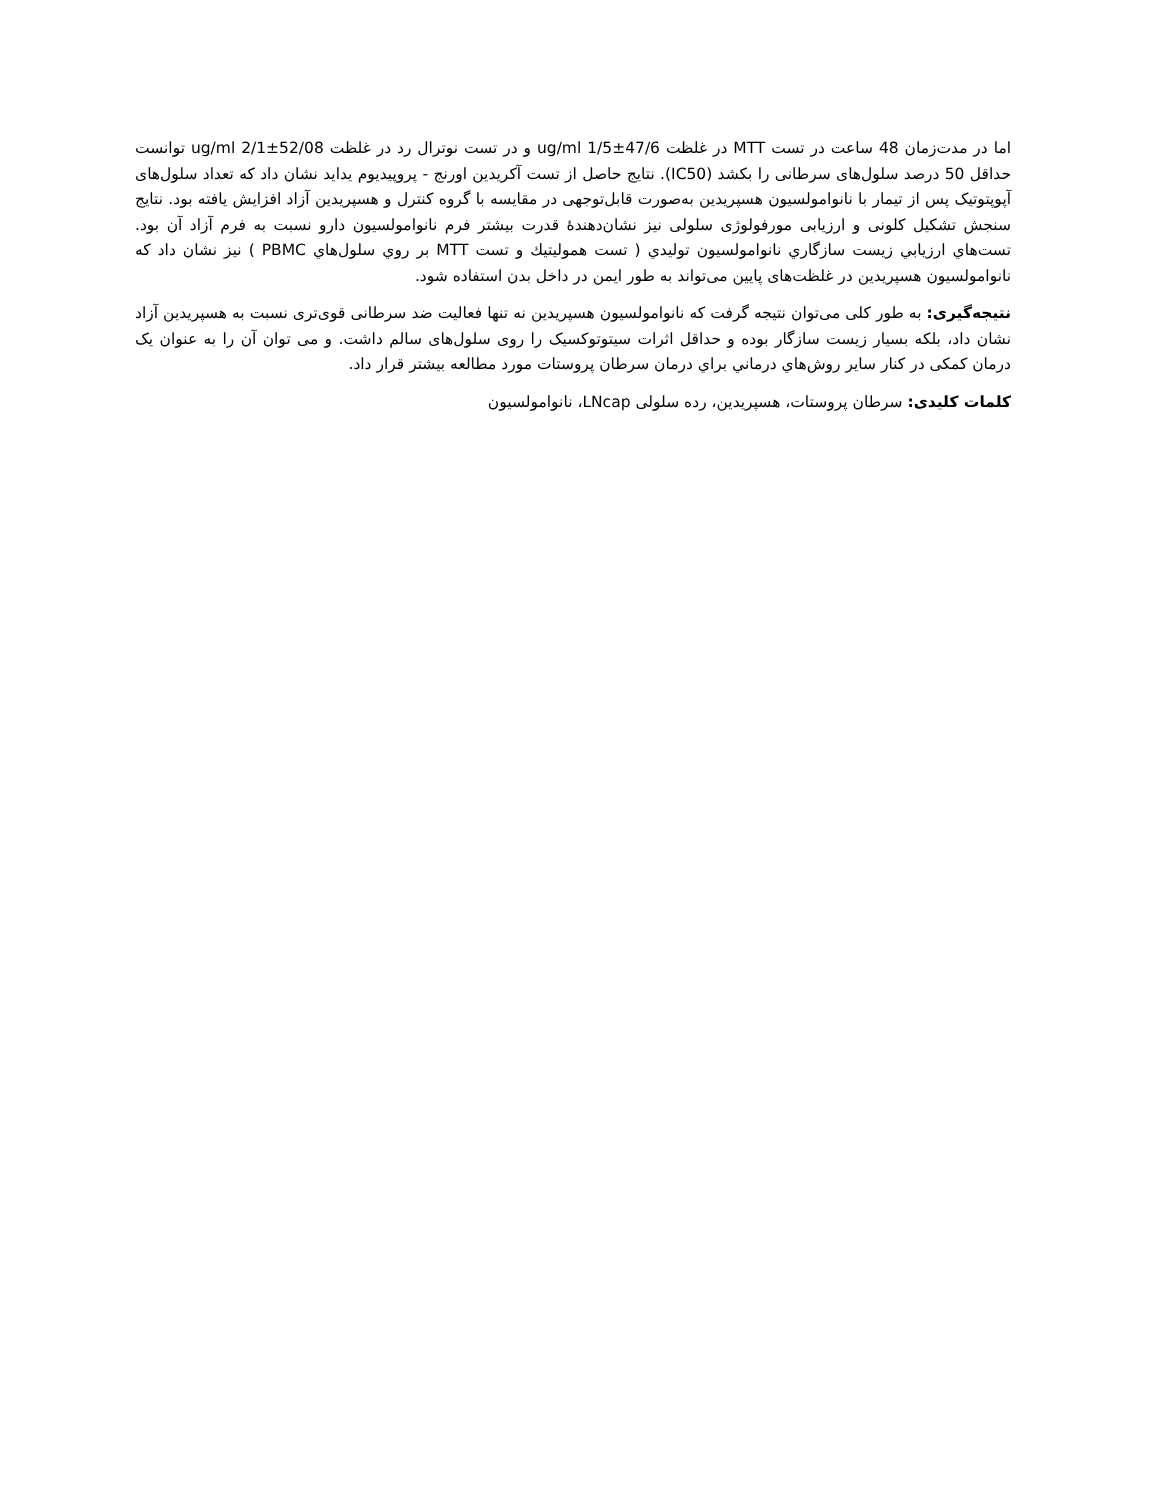اما در مدت‌زمان 48 ساعت در تست MTT در غلظت 47/6±1/5 ug/ml و در تست نوترال رد در غلظت 52/08±2/1 ug/ml توانست حداقل 50 درصد سلول‌های سرطانی را بکشد (IC50). نتایج حاصل از تست آکریدین اورنج - پروپیدیوم یداید نشان داد که تعداد سلول‌های آپوپتوتیک پس از تیمار با نانوامولسیون هسپریدین به‌صورت قابل‌توجهی در مقایسه با گروه کنترل و هسپریدین آزاد افزایش یافته بود. نتایج سنجش تشکیل کلونی و ارزیابی مورفولوژی سلولی نیز نشان‌دهندۀ قدرت بیشتر فرم نانوامولسیون دارو نسبت به فرم آزاد آن بود. تست‌هاي ارزيابي زيست سازگاري نانوامولسیون توليدي ( تست همولیتیك و تست MTT بر روي سلول‌هاي PBMC ) نیز نشان داد که نانوامولسیون هسپریدین در غلظت‌های پایین می‌تواند به طور ایمن در داخل بدن استفاده شود.
نتیجه‌گیری: به طور کلی می‌توان نتیجه گرفت که نانوامولسیون هسپریدین نه تنها فعالیت ضد سرطانی قوی‌تری نسبت به هسپریدین آزاد نشان داد، بلکه بسیار زیست سازگار بوده و حداقل اثرات سیتوتوکسیک را روی سلول‌های سالم داشت. و می توان آن را به عنوان یک درمان کمکی در کنار سایر روش‌هاي درماني براي درمان سرطان پروستات مورد مطالعه بیشتر قرار داد.
کلمات کلیدی: سرطان پروستات، هسپریدین، رده سلولی LNcap، نانوامولسیون